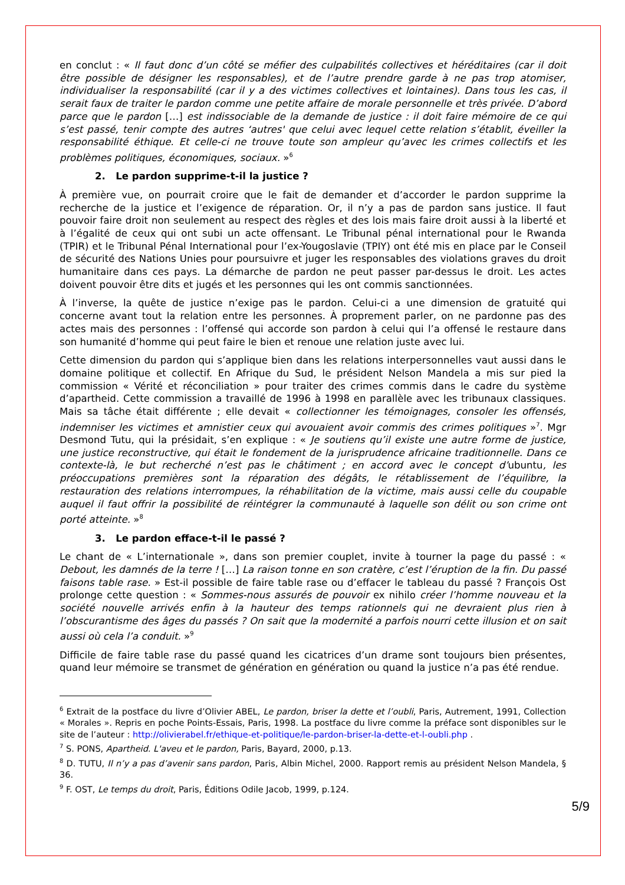en conclut : « Il faut donc d’un côté se méfier des culpabilités collectives et héréditaires (car il doit être possible de désigner les responsables), et de l’autre prendre garde à ne pas trop atomiser, individualiser la responsabilité (car il y a des victimes collectives et lointaines). Dans tous les cas, il serait faux de traiter le pardon comme une petite affaire de morale personnelle et très privée. D’abord parce que le pardon […] est indissociable de la demande de justice : il doit faire mémoire de ce qui s’est passé, tenir compte des autres ‘autres' que celui avec lequel cette relation s’établit, éveiller la responsabilité éthique. Et celle-ci ne trouve toute son ampleur qu’avec les crimes collectifs et les problèmes politiques, économiques, sociaux. »<sup>6</sup>
2. Le pardon supprime-t-il la justice ?
À première vue, on pourrait croire que le fait de demander et d’accorder le pardon supprime la recherche de la justice et l’exigence de réparation. Or, il n’y a pas de pardon sans justice. Il faut pouvoir faire droit non seulement au respect des règles et des lois mais faire droit aussi à la liberté et à l’égalité de ceux qui ont subi un acte offensant. Le Tribunal pénal international pour le Rwanda (TPIR) et le Tribunal Pénal International pour l’ex-Yougoslavie (TPIY) ont été mis en place par le Conseil de sécurité des Nations Unies pour poursuivre et juger les responsables des violations graves du droit humanitaire dans ces pays. La démarche de pardon ne peut passer par-dessus le droit. Les actes doivent pouvoir être dits et jugés et les personnes qui les ont commis sanctionnées.
À l’inverse, la quête de justice n’exige pas le pardon. Celui-ci a une dimension de gratuité qui concerne avant tout la relation entre les personnes. À proprement parler, on ne pardonne pas des actes mais des personnes : l’offensé qui accorde son pardon à celui qui l’a offensé le restaure dans son humanité d’homme qui peut faire le bien et renoue une relation juste avec lui.
Cette dimension du pardon qui s’applique bien dans les relations interpersonnelles vaut aussi dans le domaine politique et collectif. En Afrique du Sud, le président Nelson Mandela a mis sur pied la commission « Vérité et réconciliation » pour traiter des crimes commis dans le cadre du système d’apartheid. Cette commission a travaillé de 1996 à 1998 en parallèle avec les tribunaux classiques. Mais sa tâche était différente ; elle devait « collectionner les témoignages, consoler les offensés, indemniser les victimes et amnistier ceux qui avouaient avoir commis des crimes politiques »<sup>7</sup>. Mgr Desmond Tutu, qui la présidait, s’en explique : « Je soutiens qu’il existe une autre forme de justice, une justice reconstructive, qui était le fondement de la jurisprudence africaine traditionnelle. Dans ce contexte-là, le but recherché n’est pas le châtiment ; en accord avec le concept d’ubuntu, les préoccupations premières sont la réparation des dégâts, le rétablissement de l’équilibre, la restauration des relations interrompues, la réhabilitation de la victime, mais aussi celle du coupable auquel il faut offrir la possibilité de réintégrer la communauté à laquelle son délit ou son crime ont porté atteinte. »<sup>8</sup>
3. Le pardon efface-t-il le passé ?
Le chant de « L’internationale », dans son premier couplet, invite à tourner la page du passé : « Debout, les damnés de la terre ! […] La raison tonne en son cratère, c’est l’éruption de la fin. Du passé faisons table rase. » Est-il possible de faire table rase ou d’effacer le tableau du passé ? François Ost prolonge cette question : « Sommes-nous assurés de pouvoir ex nihilo créer l’homme nouveau et la société nouvelle arrivés enfin à la hauteur des temps rationnels qui ne devraient plus rien à l’obscurantisme des âges du passés ? On sait que la modernité a parfois nourri cette illusion et on sait aussi où cela l’a conduit. »<sup>9</sup>
Difficile de faire table rase du passé quand les cicatrices d’un drame sont toujours bien présentes, quand leur mémoire se transmet de génération en génération ou quand la justice n’a pas été rendue.
<sup>6</sup> Extrait de la postface du livre d’Olivier ABEL, Le pardon, briser la dette et l’oubli, Paris, Autrement, 1991, Collection « Morales ». Repris en poche Points-Essais, Paris, 1998. La postface du livre comme la préface sont disponibles sur le site de l’auteur : http://olivierabel.fr/ethique-et-politique/le-pardon-briser-la-dette-et-l-oubli.php .
<sup>7</sup> S. PONS, Apartheid. L'aveu et le pardon, Paris, Bayard, 2000, p.13.
<sup>8</sup> D. TUTU, Il n’y a pas d’avenir sans pardon, Paris, Albin Michel, 2000. Rapport remis au président Nelson Mandela, § 36.
<sup>9</sup> F. OST, Le temps du droit, Paris, Éditions Odile Jacob, 1999, p.124.
5/9